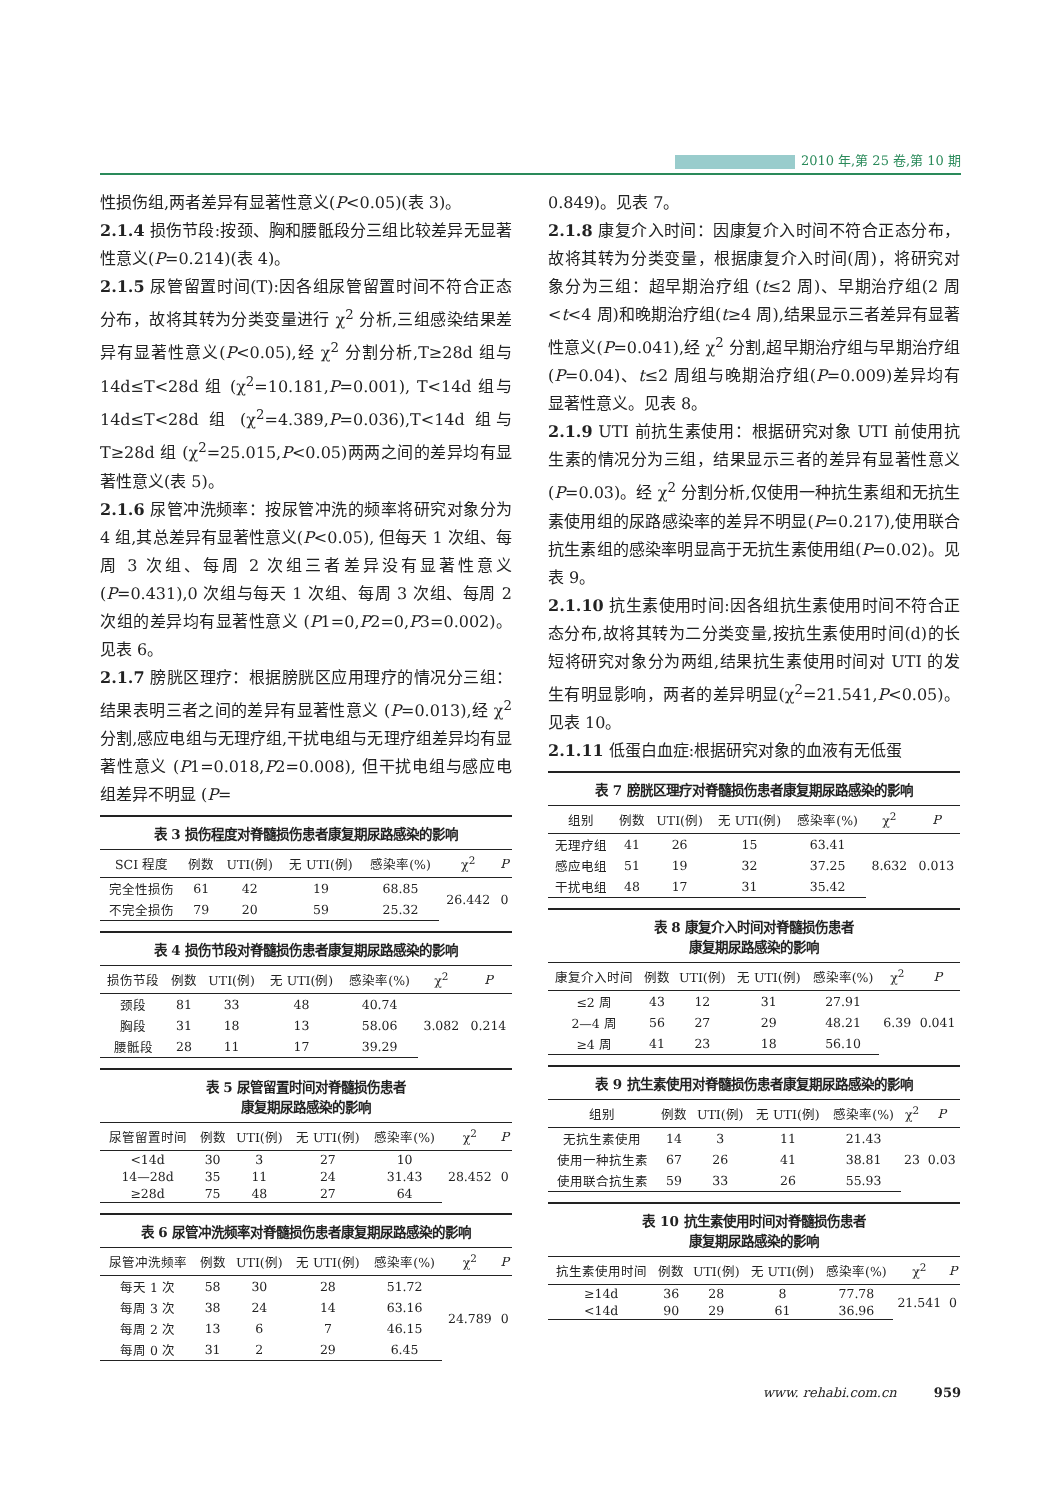2010 年,第 25 卷,第 10 期
性损伤组,两者差异有显著性意义(P<0.05)(表 3)。
2.1.4 损伤节段:按颈、胸和腰骶段分三组比较差异无显著性意义(P=0.214)(表 4)。
2.1.5 尿管留置时间(T):因各组尿管留置时间不符合正态分布，故将其转为分类变量进行 χ<sup>2</sup> 分析,三组感染结果差异有显著性意义(P<0.05),经 χ<sup>2</sup> 分割分析,T≥28d 组与 14d≤T<28d 组 (χ<sup>2</sup>=10.181,P=0.001), T<14d 组与 14d≤T<28d 组 (χ<sup>2</sup>=4.389,P=0.036),T<14d 组与 T≥28d 组 (χ<sup>2</sup>=25.015,P<0.05)两两之间的差异均有显著性意义(表 5)。
2.1.6 尿管冲洗频率：按尿管冲洗的频率将研究对象分为 4 组,其总差异有显著性意义(P<0.05), 但每天 1 次组、每周 3 次组、每周 2 次组三者差异没有显著性意义(P=0.431),0 次组与每天 1 次组、每周 3 次组、每周 2 次组的差异均有显著性意义 (P1=0,P2=0,P3=0.002)。见表 6。
2.1.7 膀胱区理疗：根据膀胱区应用理疗的情况分三组：结果表明三者之间的差异有显著性意义 (P=0.013),经 χ<sup>2</sup> 分割,感应电组与无理疗组,干扰电组与无理疗组差异均有显著性意义 (P1=0.018,P2=0.008), 但干扰电组与感应电组差异不明显 (P=
表 3 损伤程度对脊髓损伤患者康复期尿路感染的影响
| SCI 程度 | 例数 | UTI(例) | 无 UTI(例) | 感染率(%) | χ<sup>2</sup> | P |
| --- | --- | --- | --- | --- | --- | --- |
| 完全性损伤 | 61 | 42 | 19 | 68.85 | 26.442 | 0 |
| 不完全损伤 | 79 | 20 | 59 | 25.32 | | |
表 4 损伤节段对脊髓损伤患者康复期尿路感染的影响
| 损伤节段 | 例数 | UTI(例) | 无 UTI(例) | 感染率(%) | χ<sup>2</sup> | P |
| --- | --- | --- | --- | --- | --- | --- |
| 颈段 | 81 | 33 | 48 | 40.74 | 3.082 | 0.214 |
| 胸段 | 31 | 18 | 13 | 58.06 | | |
| 腰骶段 | 28 | 11 | 17 | 39.29 | | |
表 5 尿管留置时间对脊髓损伤患者 康复期尿路感染的影响
| 尿管留置时间 | 例数 | UTI(例) | 无 UTI(例) | 感染率(%) | χ<sup>2</sup> | P |
| --- | --- | --- | --- | --- | --- | --- |
| <14d | 30 | 3 | 27 | 10 | 28.452 | 0 |
| 14—28d | 35 | 11 | 24 | 31.43 | | |
| ≥28d | 75 | 48 | 27 | 64 | | |
表 6 尿管冲洗频率对脊髓损伤患者康复期尿路感染的影响
| 尿管冲洗频率 | 例数 | UTI(例) | 无 UTI(例) | 感染率(%) | χ<sup>2</sup> | P |
| --- | --- | --- | --- | --- | --- | --- |
| 每天 1 次 | 58 | 30 | 28 | 51.72 | 24.789 | 0 |
| 每周 3 次 | 38 | 24 | 14 | 63.16 | | |
| 每周 2 次 | 13 | 6 | 7 | 46.15 | | |
| 每周 0 次 | 31 | 2 | 29 | 6.45 | | |
0.849)。见表 7。
2.1.8 康复介入时间：因康复介入时间不符合正态分布，故将其转为分类变量，根据康复介入时间(周)，将研究对象分为三组：超早期治疗组 (t≤2 周)、早期治疗组(2 周<t<4 周)和晚期治疗组(t≥4 周),结果显示三者差异有显著性意义(P=0.041),经 χ<sup>2</sup> 分割,超早期治疗组与早期治疗组(P=0.04)、t≤2 周组与晚期治疗组(P=0.009)差异均有显著性意义。见表 8。
2.1.9 UTI 前抗生素使用：根据研究对象 UTI 前使用抗生素的情况分为三组，结果显示三者的差异有显著性意义(P=0.03)。经 χ<sup>2</sup> 分割分析,仅使用一种抗生素组和无抗生素使用组的尿路感染率的差异不明显(P=0.217),使用联合抗生素组的感染率明显高于无抗生素使用组(P=0.02)。见表 9。
2.1.10 抗生素使用时间:因各组抗生素使用时间不符合正态分布,故将其转为二分类变量,按抗生素使用时间(d)的长短将研究对象分为两组,结果抗生素使用时间对 UTI 的发生有明显影响，两者的差异明显(χ<sup>2</sup>=21.541,P<0.05)。见表 10。
2.1.11 低蛋白血症:根据研究对象的血液有无低蛋
表 7 膀胱区理疗对脊髓损伤患者康复期尿路感染的影响
| 组别 | 例数 | UTI(例) | 无 UTI(例) | 感染率(%) | χ<sup>2</sup> | P |
| --- | --- | --- | --- | --- | --- | --- |
| 无理疗组 | 41 | 26 | 15 | 63.41 | 8.632 | 0.013 |
| 感应电组 | 51 | 19 | 32 | 37.25 | | |
| 干扰电组 | 48 | 17 | 31 | 35.42 | | |
表 8 康复介入时间对脊髓损伤患者 康复期尿路感染的影响
| 康复介入时间 | 例数 | UTI(例) | 无 UTI(例) | 感染率(%) | χ<sup>2</sup> | P |
| --- | --- | --- | --- | --- | --- | --- |
| ≤2 周 | 43 | 12 | 31 | 27.91 | 6.39 | 0.041 |
| 2—4 周 | 56 | 27 | 29 | 48.21 | | |
| ≥4 周 | 41 | 23 | 18 | 56.10 | | |
表 9 抗生素使用对脊髓损伤患者康复期尿路感染的影响
| 组别 | 例数 | UTI(例) | 无 UTI(例) | 感染率(%) | χ<sup>2</sup> | P |
| --- | --- | --- | --- | --- | --- | --- |
| 无抗生素使用 | 14 | 3 | 11 | 21.43 | 23 | 0.03 |
| 使用一种抗生素 | 67 | 26 | 41 | 38.81 | | |
| 使用联合抗生素 | 59 | 33 | 26 | 55.93 | | |
表 10 抗生素使用时间对脊髓损伤患者 康复期尿路感染的影响
| 抗生素使用时间 | 例数 | UTI(例) | 无 UTI(例) | 感染率(%) | χ<sup>2</sup> | P |
| --- | --- | --- | --- | --- | --- | --- |
| ≥14d | 36 | 28 | 8 | 77.78 | 21.541 | 0 |
| <14d | 90 | 29 | 61 | 36.96 | | |
www. rehabi.com.cn 959